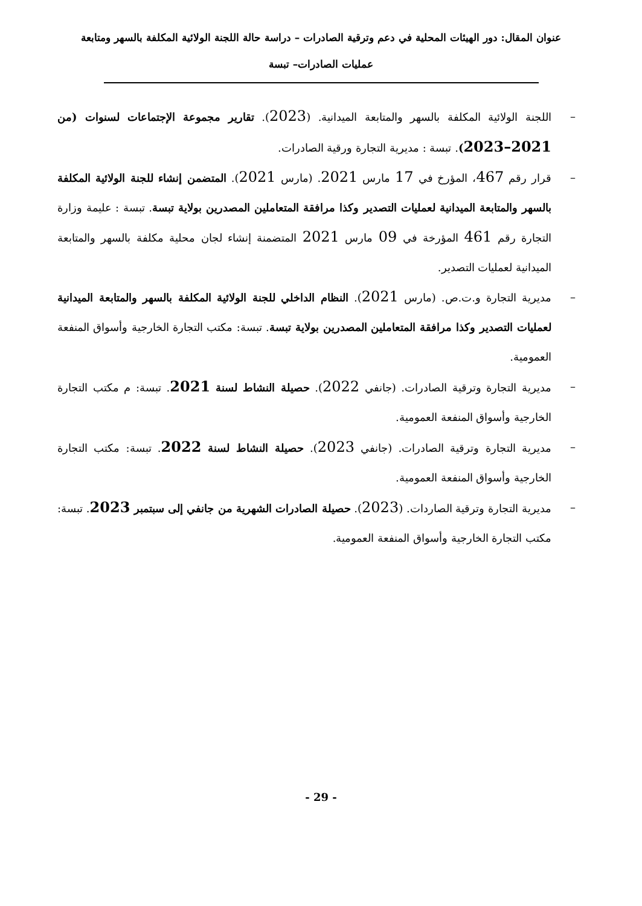عنوان المقال: دور الهيئات المحلية في دعم وترقية الصادرات – دراسة حالة اللجنة الولائية المكلفة بالسهر ومتابعة
عمليات الصادرات– تبسة
– اللجنة الولائية المكلفة بالسهر والمتابعة الميدانية. (2023). تقارير مجموعة الإجتماعات لسنوات (من 2021–2023). تبسة : مديرية التجارة ورقية الصادرات.
– قرار رقم 467، المؤرخ في 17 مارس 2021. (مارس 2021). المتضمن إنشاء للجنة الولائية المكلفة بالسهر والمتابعة الميدانية لعمليات التصدير وكذا مرافقة المتعاملين المصدرين بولاية تبسة. تبسة : عليمة وزارة التجارة رقم 461 المؤرخة في 09 مارس 2021 المتضمنة إنشاء لجان محلية مكلفة بالسهر والمتابعة الميدانية لعمليات التصدير.
– مديرية التجارة و.ت.ص. (مارس 2021). النظام الداخلي للجنة الولائية المكلفة بالسهر والمتابعة الميدانية لعمليات التصدير وكذا مرافقة المتعاملين المصدرين بولاية تبسة. تبسة: مكتب التجارة الخارجية وأسواق المنفعة العمومية.
– مديرية التجارة وترقية الصادرات. (جانفي 2022). حصيلة النشاط لسنة 2021. تبسة: م مكتب التجارة الخارجية وأسواق المنفعة العمومية.
– مديرية التجارة وترقية الصادرات. (جانفي 2023). حصيلة النشاط لسنة 2022. تبسة: مكتب التجارة الخارجية وأسواق المنفعة العمومية.
– مديرية التجارة وترقية الصاردات. (2023). حصيلة الصادرات الشهرية من جانفي إلى سبتمبر 2023. تبسة: مكتب التجارة الخارجية وأسواق المنفعة العمومية.
- 29 -